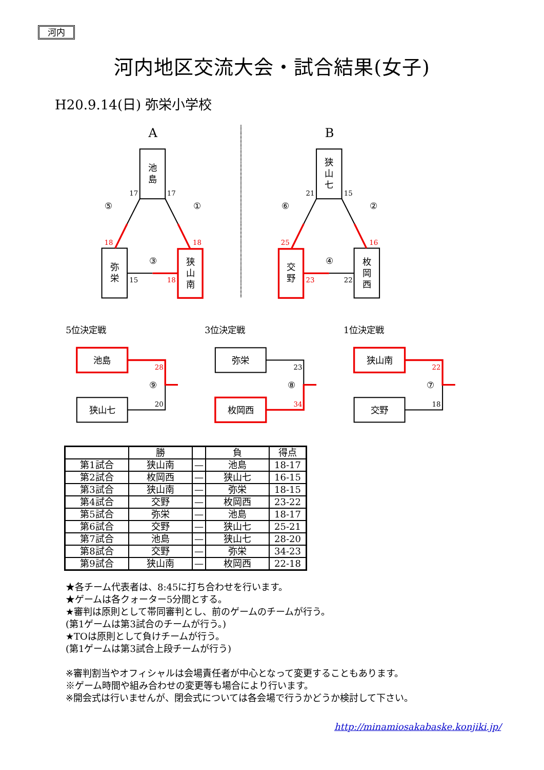河内
河内地区交流大会・試合結果(女子)
H20.9.14(日) 弥栄小学校
A
B
池
島
弥
栄
狭
山
南
狭
山
七
交
野
枚
岡
西
池島
狭山七
弥栄
枚岡西
狭山南
交野
⑤
①
③
⑥
②
④
⑨
⑧
⑦
17
17
15
21
15
22
20
23
18
18
18
18
25
16
23
28
34
22
5位決定戦
3位決定戦
1位決定戦
| | 勝 | | 負 | 得点 |
| --- | --- | --- | --- | --- |
| 第1試合 | 狭山南 | — | 池島 | 18-17 |
| 第2試合 | 枚岡西 | — | 狭山七 | 16-15 |
| 第3試合 | 狭山南 | — | 弥栄 | 18-15 |
| 第4試合 | 交野 | — | 枚岡西 | 23-22 |
| 第5試合 | 弥栄 | — | 池島 | 18-17 |
| 第6試合 | 交野 | — | 狭山七 | 25-21 |
| 第7試合 | 池島 | — | 狭山七 | 28-20 |
| 第8試合 | 交野 | — | 弥栄 | 34-23 |
| 第9試合 | 狭山南 | — | 枚岡西 | 22-18 |
★各チーム代表者は、8:45に打ち合わせを行います。
★ゲームは各クォーター5分間とする。
★審判は原則として帯同審判とし、前のゲームのチームが行う。
(第1ゲームは第3試合のチームが行う。)
★TOは原則として負けチームが行う。
(第1ゲームは第3試合上段チームが行う)
※審判割当やオフィシャルは会場責任者が中心となって変更することもあります。
※ゲーム時間や組み合わせの変更等も場合により行います。
※開会式は行いませんが、閉会式については各会場で行うかどうか検討して下さい。
http://minamiosakabaske.konjiki.jp/